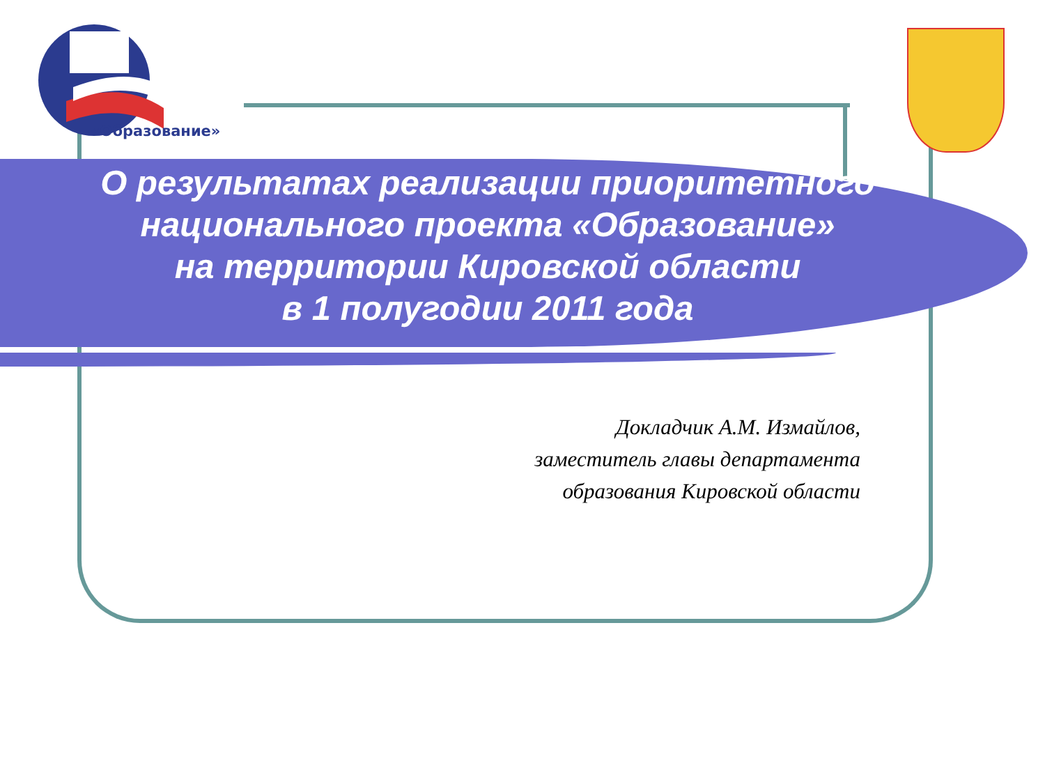«Образование»
О результатах реализации приоритетного
национального проекта «Образование»
на территории Кировской области
в 1 полугодии 2011 года
Докладчик А.М. Измайлов,
заместитель главы департамента
образования Кировской области